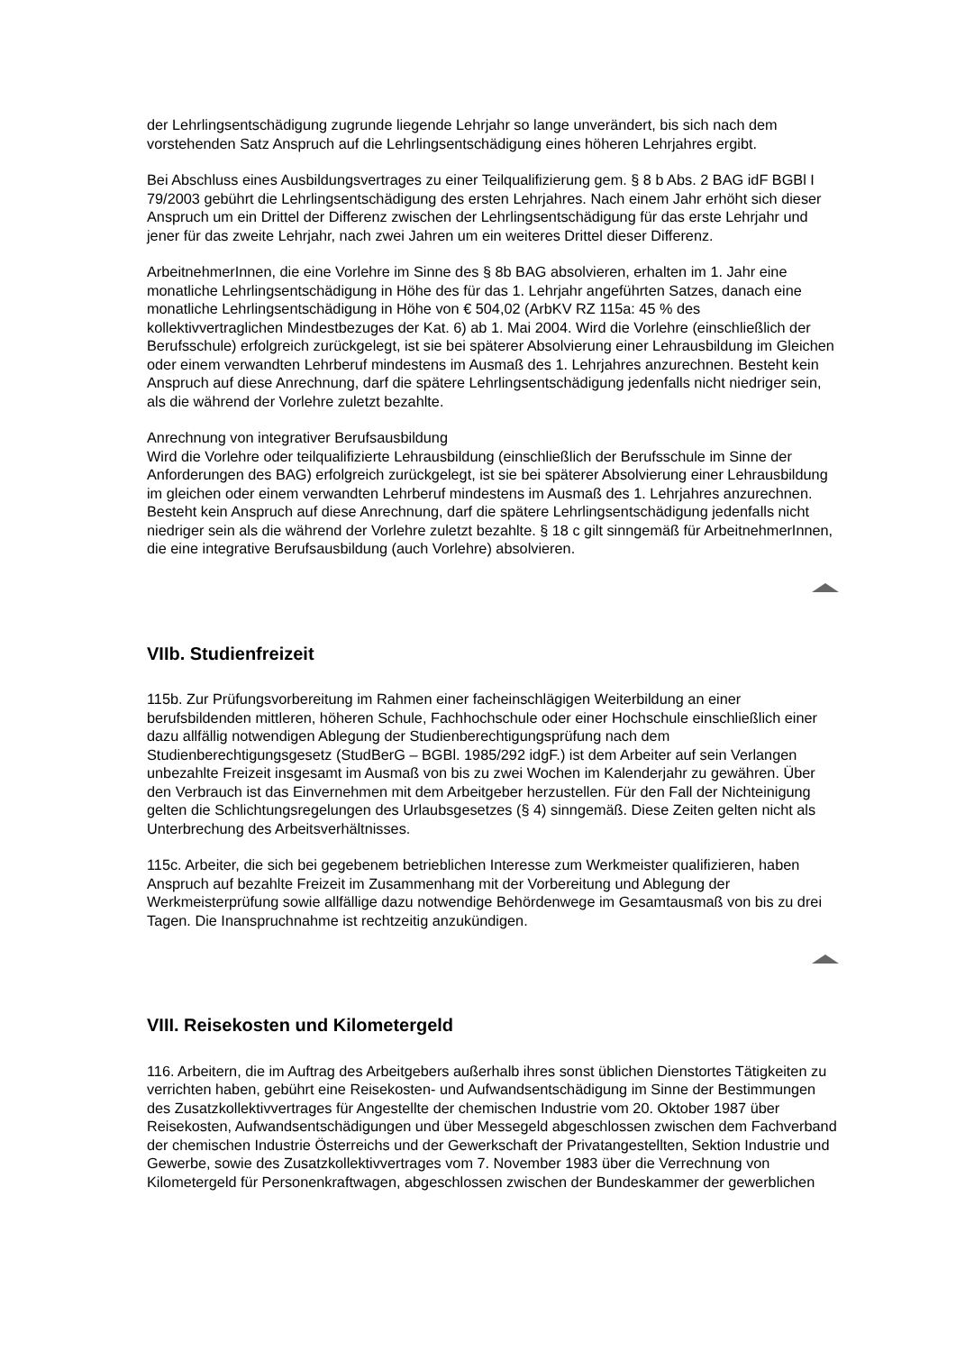der Lehrlingsentschädigung zugrunde liegende Lehrjahr so lange unverändert, bis sich nach dem vorstehenden Satz Anspruch auf die Lehrlingsentschädigung eines höheren Lehrjahres ergibt.
Bei Abschluss eines Ausbildungsvertrages zu einer Teilqualifizierung gem. § 8 b Abs. 2 BAG idF BGBl I 79/2003 gebührt die Lehrlingsentschädigung des ersten Lehrjahres. Nach einem Jahr erhöht sich dieser Anspruch um ein Drittel der Differenz zwischen der Lehrlingsentschädigung für das erste Lehrjahr und jener für das zweite Lehrjahr, nach zwei Jahren um ein weiteres Drittel dieser Differenz.
ArbeitnehmerInnen, die eine Vorlehre im Sinne des § 8b BAG absolvieren, erhalten im 1. Jahr eine monatliche Lehrlingsentschädigung in Höhe des für das 1. Lehrjahr angeführten Satzes, danach eine monatliche Lehrlingsentschädigung in Höhe von € 504,02 (ArbKV RZ 115a: 45 % des kollektivvertraglichen Mindestbezuges der Kat. 6) ab 1. Mai 2004. Wird die Vorlehre (einschließlich der Berufsschule) erfolgreich zurückgelegt, ist sie bei späterer Absolvierung einer Lehrausbildung im Gleichen oder einem verwandten Lehrberuf mindestens im Ausmaß des 1. Lehrjahres anzurechnen. Besteht kein Anspruch auf diese Anrechnung, darf die spätere Lehrlingsentschädigung jedenfalls nicht niedriger sein, als die während der Vorlehre zuletzt bezahlte.
Anrechnung von integrativer Berufsausbildung
Wird die Vorlehre oder teilqualifizierte Lehrausbildung (einschließlich der Berufsschule im Sinne der Anforderungen des BAG) erfolgreich zurückgelegt, ist sie bei späterer Absolvierung einer Lehrausbildung im gleichen oder einem verwandten Lehrberuf mindestens im Ausmaß des 1. Lehrjahres anzurechnen. Besteht kein Anspruch auf diese Anrechnung, darf die spätere Lehrlingsentschädigung jedenfalls nicht niedriger sein als die während der Vorlehre zuletzt bezahlte. § 18 c gilt sinngemäß für ArbeitnehmerInnen, die eine integrative Berufsausbildung (auch Vorlehre) absolvieren.
VIIb. Studienfreizeit
115b. Zur Prüfungsvorbereitung im Rahmen einer facheinschlägigen Weiterbildung an einer berufsbildenden mittleren, höheren Schule, Fachhochschule oder einer Hochschule einschließlich einer dazu allfällig notwendigen Ablegung der Studienberechtigungsprüfung nach dem Studienberechtigungsgesetz (StudBerG – BGBl. 1985/292 idgF.) ist dem Arbeiter auf sein Verlangen unbezahlte Freizeit insgesamt im Ausmaß von bis zu zwei Wochen im Kalenderjahr zu gewähren. Über den Verbrauch ist das Einvernehmen mit dem Arbeitgeber herzustellen. Für den Fall der Nichteinigung gelten die Schlichtungsregelungen des Urlaubsgesetzes (§ 4) sinngemäß. Diese Zeiten gelten nicht als Unterbrechung des Arbeitsverhältnisses.
115c. Arbeiter, die sich bei gegebenem betrieblichen Interesse zum Werkmeister qualifizieren, haben Anspruch auf bezahlte Freizeit im Zusammenhang mit der Vorbereitung und Ablegung der Werkmeisterprüfung sowie allfällige dazu notwendige Behördenwege im Gesamtausmaß von bis zu drei Tagen. Die Inanspruchnahme ist rechtzeitig anzukündigen.
VIII. Reisekosten und Kilometergeld
116. Arbeitern, die im Auftrag des Arbeitgebers außerhalb ihres sonst üblichen Dienstortes Tätigkeiten zu verrichten haben, gebührt eine Reisekosten- und Aufwandsentschädigung im Sinne der Bestimmungen des Zusatzkollektivvertrages für Angestellte der chemischen Industrie vom 20. Oktober 1987 über Reisekosten, Aufwandsentschädigungen und über Messegeld abgeschlossen zwischen dem Fachverband der chemischen Industrie Österreichs und der Gewerkschaft der Privatangestellten, Sektion Industrie und Gewerbe, sowie des Zusatzkollektivvertrages vom 7. November 1983 über die Verrechnung von Kilometergeld für Personenkraftwagen, abgeschlossen zwischen der Bundeskammer der gewerblichen